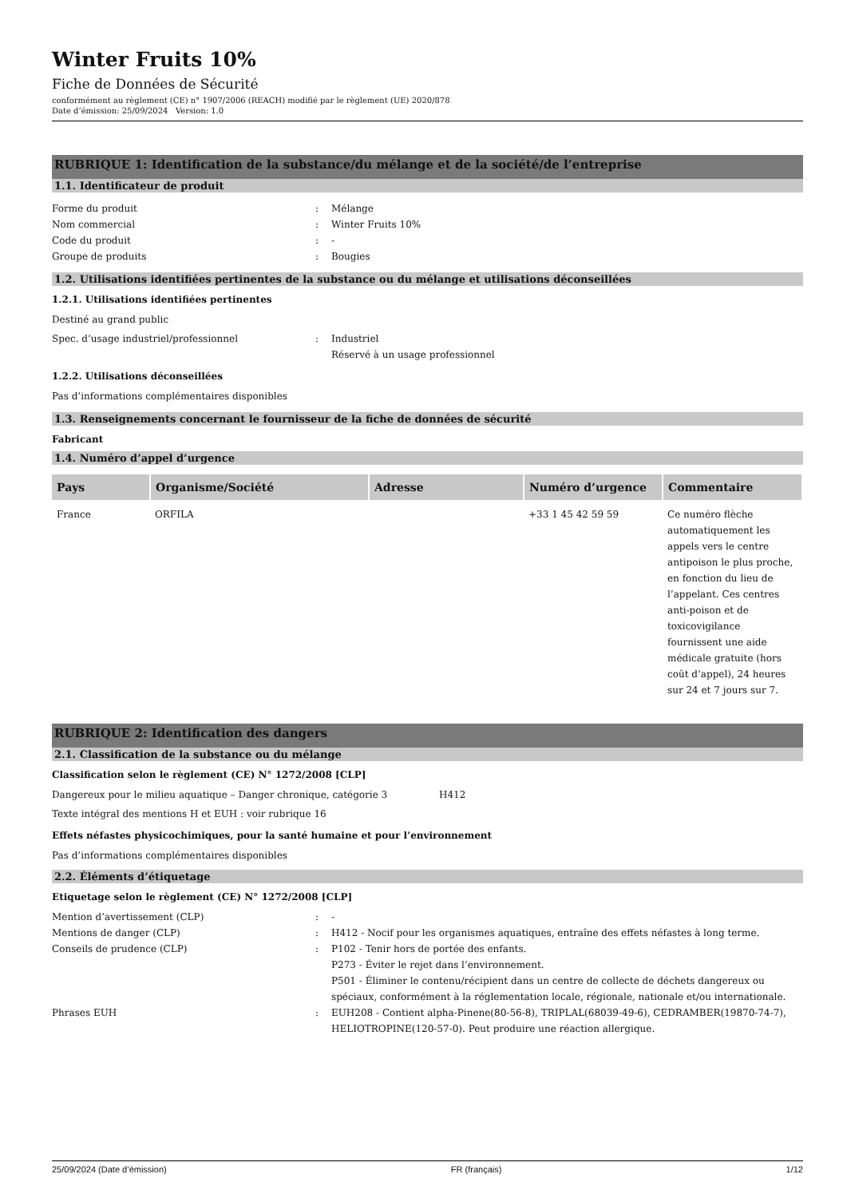Winter Fruits 10%
Fiche de Données de Sécurité
conformément au règlement (CE) n° 1907/2006 (REACH) modifié par le règlement (UE) 2020/878
Date d’émission: 25/09/2024 Version: 1.0
RUBRIQUE 1: Identification de la substance/du mélange et de la société/de l’entreprise
1.1. Identificateur de produit
Forme du produit : Mélange
Nom commercial : Winter Fruits 10%
Code du produit : -
Groupe de produits : Bougies
1.2. Utilisations identifiées pertinentes de la substance ou du mélange et utilisations déconseillées
1.2.1. Utilisations identifiées pertinentes
Destiné au grand public
Spec. d’usage industriel/professionnel : Industriel
Réservé à un usage professionnel
1.2.2. Utilisations déconseillées
Pas d’informations complémentaires disponibles
1.3. Renseignements concernant le fournisseur de la fiche de données de sécurité
Fabricant
1.4. Numéro d’appel d’urgence
| Pays | Organisme/Société | Adresse | Numéro d’urgence | Commentaire |
| --- | --- | --- | --- | --- |
| France | ORFILA | | +33 1 45 42 59 59 | Ce numéro flèche automatiquement les appels vers le centre antipoison le plus proche, en fonction du lieu de l’appelant. Ces centres anti-poison et de toxicovigilance fournissent une aide médicale gratuite (hors coût d’appel), 24 heures sur 24 et 7 jours sur 7. |
RUBRIQUE 2: Identification des dangers
2.1. Classification de la substance ou du mélange
Classification selon le règlement (CE) N° 1272/2008 [CLP]
Dangereux pour le milieu aquatique – Danger chronique, catégorie 3 H412
Texte intégral des mentions H et EUH : voir rubrique 16
Effets néfastes physicochimiques, pour la santé humaine et pour l’environnement
Pas d’informations complémentaires disponibles
2.2. Éléments d’étiquetage
Etiquetage selon le règlement (CE) N° 1272/2008 [CLP]
Mention d’avertissement (CLP) : -
Mentions de danger (CLP) : H412 - Nocif pour les organismes aquatiques, entraîne des effets néfastes à long terme.
Conseils de prudence (CLP) : P102 - Tenir hors de portée des enfants.
P273 - Éviter le rejet dans l’environnement.
P501 - Éliminer le contenu/récipient dans un centre de collecte de déchets dangereux ou spéciaux, conformément à la réglementation locale, régionale, nationale et/ou internationale.
Phrases EUH : EUH208 - Contient alpha-Pinene(80-56-8), TRIPLAL(68039-49-6), CEDRAMBER(19870-74-7), HELIOTROPINE(120-57-0). Peut produire une réaction allergique.
25/09/2024 (Date d’émission) FR (français) 1/12